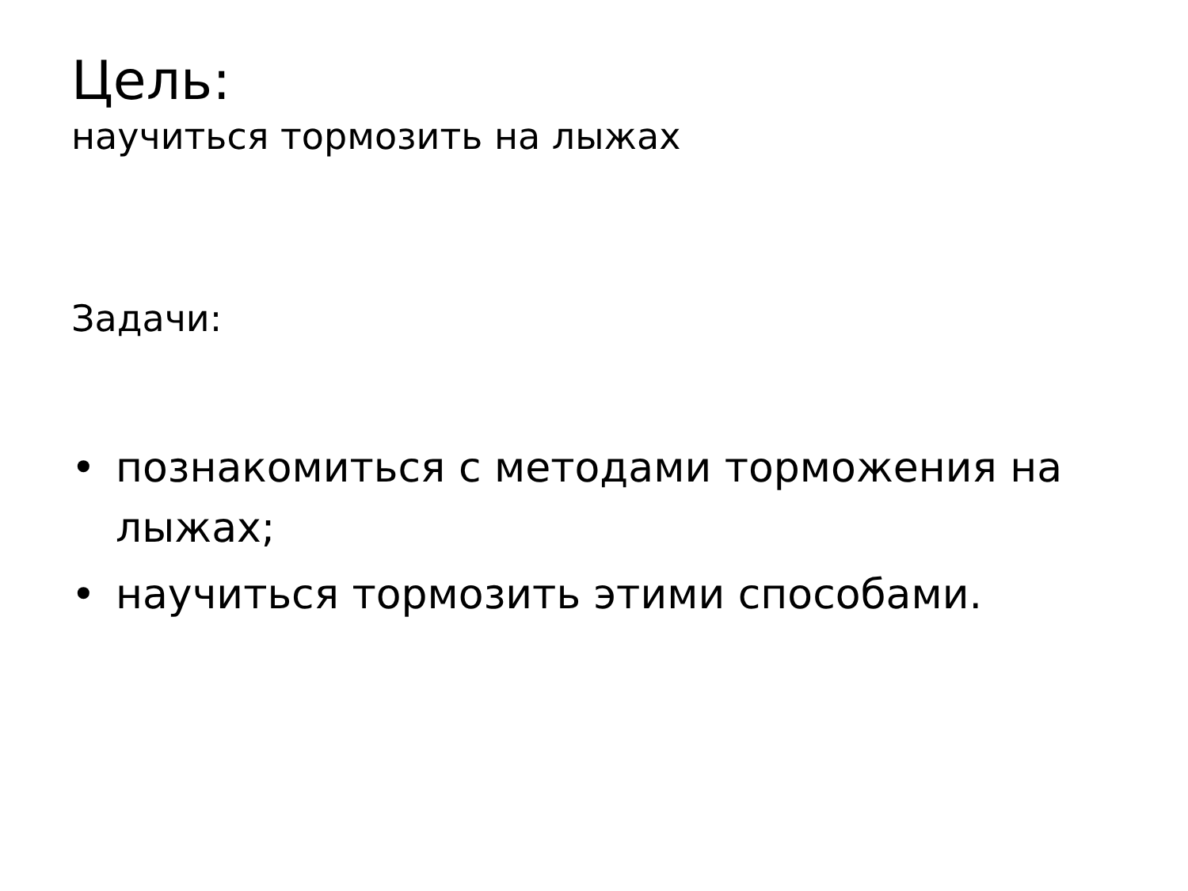Цель:
научиться тормозить на лыжах
Задачи:
• познакомиться с методами торможения на лыжах;
• научиться тормозить этими способами.